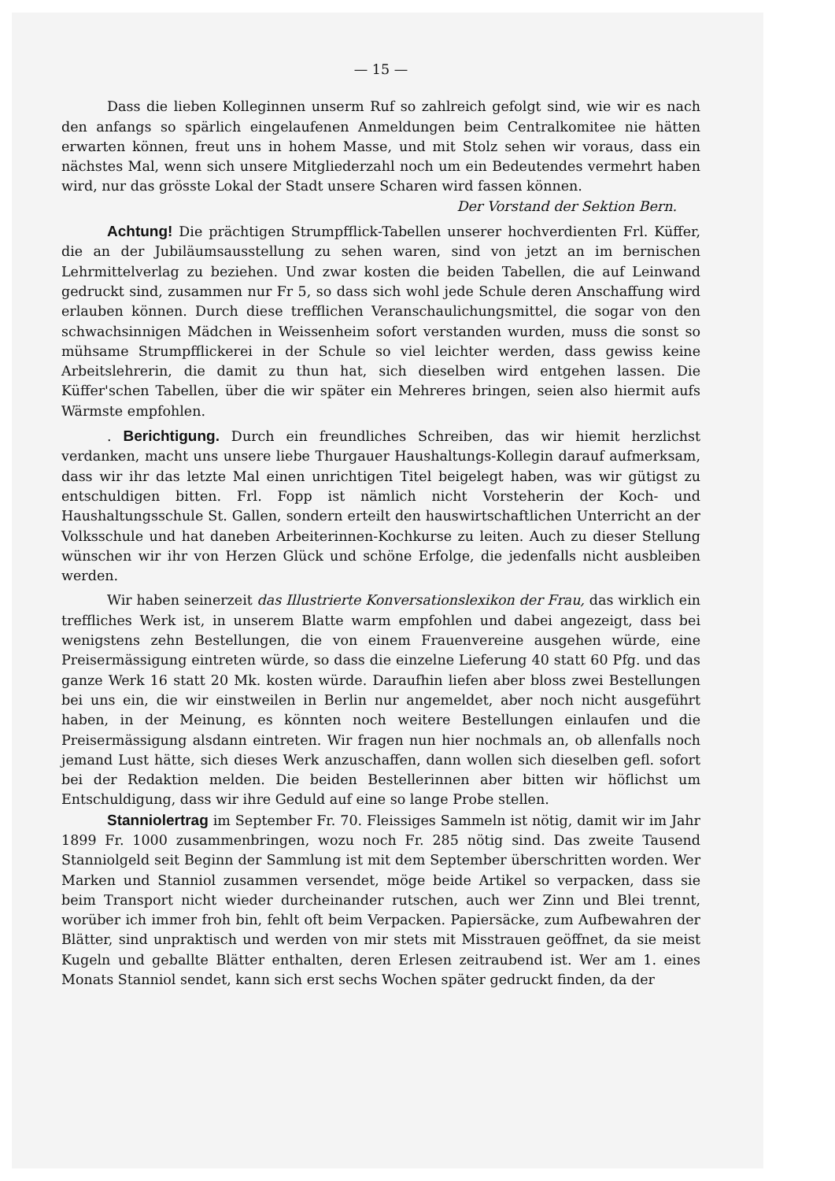— 15 —
Dass die lieben Kolleginnen unserm Ruf so zahlreich gefolgt sind, wie wir es nach den anfangs so spärlich eingelaufenen Anmeldungen beim Centralkomitee nie hätten erwarten können, freut uns in hohem Masse, und mit Stolz sehen wir voraus, dass ein nächstes Mal, wenn sich unsere Mitgliederzahl noch um ein Bedeutendes vermehrt haben wird, nur das grösste Lokal der Stadt unsere Scharen wird fassen können.
Der Vorstand der Sektion Bern.
Achtung! Die prächtigen Strumpfflick-Tabellen unserer hochverdienten Frl. Küffer, die an der Jubiläumsausstellung zu sehen waren, sind von jetzt an im bernischen Lehrmittelverlag zu beziehen. Und zwar kosten die beiden Tabellen, die auf Leinwand gedruckt sind, zusammen nur Fr 5, so dass sich wohl jede Schule deren Anschaffung wird erlauben können. Durch diese trefflichen Veranschaulichungsmittel, die sogar von den schwachsinnigen Mädchen in Weissenheim sofort verstanden wurden, muss die sonst so mühsame Strumpfflickerei in der Schule so viel leichter werden, dass gewiss keine Arbeitslehrerin, die damit zu thun hat, sich dieselben wird entgehen lassen. Die Küffer'schen Tabellen, über die wir später ein Mehreres bringen, seien also hiermit aufs Wärmste empfohlen.
. Berichtigung. Durch ein freundliches Schreiben, das wir hiemit herzlichst verdanken, macht uns unsere liebe Thurgauer Haushaltungs-Kollegin darauf aufmerksam, dass wir ihr das letzte Mal einen unrichtigen Titel beigelegt haben, was wir gütigst zu entschuldigen bitten. Frl. Fopp ist nämlich nicht Vorsteherin der Koch- und Haushaltungsschule St. Gallen, sondern erteilt den hauswirtschaftlichen Unterricht an der Volksschule und hat daneben Arbeiterinnen-Kochkurse zu leiten. Auch zu dieser Stellung wünschen wir ihr von Herzen Glück und schöne Erfolge, die jedenfalls nicht ausbleiben werden.
Wir haben seinerzeit das Illustrierte Konversationslexikon der Frau, das wirklich ein treffliches Werk ist, in unserem Blatte warm empfohlen und dabei angezeigt, dass bei wenigstens zehn Bestellungen, die von einem Frauenvereine ausgehen würde, eine Preisermässigung eintreten würde, so dass die einzelne Lieferung 40 statt 60 Pfg. und das ganze Werk 16 statt 20 Mk. kosten würde. Daraufhin liefen aber bloss zwei Bestellungen bei uns ein, die wir einstweilen in Berlin nur angemeldet, aber noch nicht ausgeführt haben, in der Meinung, es könnten noch weitere Bestellungen einlaufen und die Preisermässigung alsdann eintreten. Wir fragen nun hier nochmals an, ob allenfalls noch jemand Lust hätte, sich dieses Werk anzuschaffen, dann wollen sich dieselben gefl. sofort bei der Redaktion melden. Die beiden Bestellerinnen aber bitten wir höflichst um Entschuldigung, dass wir ihre Geduld auf eine so lange Probe stellen.
Stanniolertrag im September Fr. 70. Fleissiges Sammeln ist nötig, damit wir im Jahr 1899 Fr. 1000 zusammenbringen, wozu noch Fr. 285 nötig sind. Das zweite Tausend Stanniolgeld seit Beginn der Sammlung ist mit dem September überschritten worden. Wer Marken und Stanniol zusammen versendet, möge beide Artikel so verpacken, dass sie beim Transport nicht wieder durcheinander rutschen, auch wer Zinn und Blei trennt, worüber ich immer froh bin, fehlt oft beim Verpacken. Papiersäcke, zum Aufbewahren der Blätter, sind unpraktisch und werden von mir stets mit Misstrauen geöffnet, da sie meist Kugeln und geballte Blätter enthalten, deren Erlesen zeitraubend ist. Wer am 1. eines Monats Stanniol sendet, kann sich erst sechs Wochen später gedruckt finden, da der